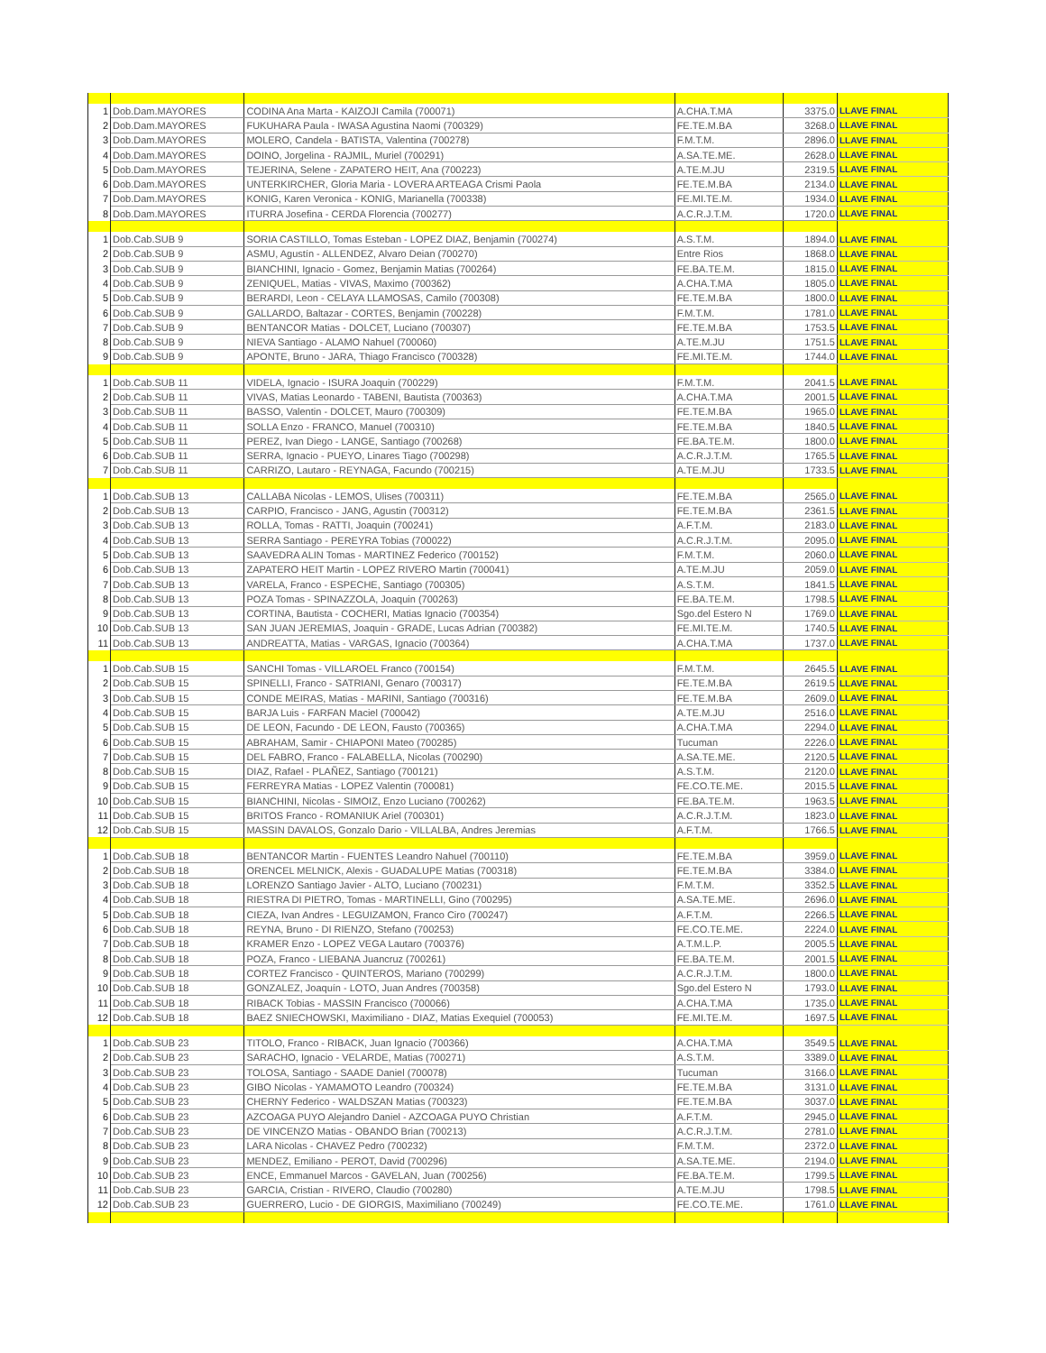| 1 | Dob.Dam.MAYORES | CODINA Ana Marta - KAIZOJI Camila (700071) | A.CHA.T.MA | 3375.0 | LLAVE FINAL |
| 2 | Dob.Dam.MAYORES | FUKUHARA Paula - IWASA Agustina Naomi (700329) | FE.TE.M.BA | 3268.0 | LLAVE FINAL |
| 3 | Dob.Dam.MAYORES | MOLERO, Candela - BATISTA, Valentina (700278) | F.M.T.M. | 2896.0 | LLAVE FINAL |
| 4 | Dob.Dam.MAYORES | DOINO, Jorgelina - RAJMIL, Muriel (700291) | A.SA.TE.ME. | 2628.0 | LLAVE FINAL |
| 5 | Dob.Dam.MAYORES | TEJERINA, Selene - ZAPATERO HEIT, Ana (700223) | A.TE.M.JU | 2319.5 | LLAVE FINAL |
| 6 | Dob.Dam.MAYORES | UNTERKIRCHER, Gloria Maria - LOVERA ARTEAGA Crismi Paola | FE.TE.M.BA | 2134.0 | LLAVE FINAL |
| 7 | Dob.Dam.MAYORES | KONIG, Karen Veronica - KONIG, Marianella (700338) | FE.MI.TE.M. | 1934.0 | LLAVE FINAL |
| 8 | Dob.Dam.MAYORES | ITURRA Josefina - CERDA Florencia (700277) | A.C.R.J.T.M. | 1720.0 | LLAVE FINAL |
| 1 | Dob.Cab.SUB 9 | SORIA CASTILLO, Tomas Esteban - LOPEZ DIAZ, Benjamin (700274) | A.S.T.M. | 1894.0 | LLAVE FINAL |
| 2 | Dob.Cab.SUB 9 | ASMU, Agustín - ALLENDEZ, Alvaro Deian (700270) | Entre Rios | 1868.0 | LLAVE FINAL |
| 3 | Dob.Cab.SUB 9 | BIANCHINI, Ignacio - Gomez, Benjamin Matias (700264) | FE.BA.TE.M. | 1815.0 | LLAVE FINAL |
| 4 | Dob.Cab.SUB 9 | ZENIQUEL, Matias - VIVAS, Maximo (700362) | A.CHA.T.MA | 1805.0 | LLAVE FINAL |
| 5 | Dob.Cab.SUB 9 | BERARDI, Leon - CELAYA LLAMOSAS, Camilo (700308) | FE.TE.M.BA | 1800.0 | LLAVE FINAL |
| 6 | Dob.Cab.SUB 9 | GALLARDO, Baltazar - CORTES, Benjamin (700228) | F.M.T.M. | 1781.0 | LLAVE FINAL |
| 7 | Dob.Cab.SUB 9 | BENTANCOR Matias - DOLCET, Luciano (700307) | FE.TE.M.BA | 1753.5 | LLAVE FINAL |
| 8 | Dob.Cab.SUB 9 | NIEVA Santiago - ALAMO Nahuel (700060) | A.TE.M.JU | 1751.5 | LLAVE FINAL |
| 9 | Dob.Cab.SUB 9 | APONTE, Bruno - JARA, Thiago Francisco (700328) | FE.MI.TE.M. | 1744.0 | LLAVE FINAL |
| 1 | Dob.Cab.SUB 11 | VIDELA, Ignacio - ISURA Joaquin (700229) | F.M.T.M. | 2041.5 | LLAVE FINAL |
| 2 | Dob.Cab.SUB 11 | VIVAS, Matias Leonardo - TABENI, Bautista (700363) | A.CHA.T.MA | 2001.5 | LLAVE FINAL |
| 3 | Dob.Cab.SUB 11 | BASSO, Valentin - DOLCET, Mauro (700309) | FE.TE.M.BA | 1965.0 | LLAVE FINAL |
| 4 | Dob.Cab.SUB 11 | SOLLA Enzo - FRANCO, Manuel (700310) | FE.TE.M.BA | 1840.5 | LLAVE FINAL |
| 5 | Dob.Cab.SUB 11 | PEREZ, Ivan Diego - LANGE, Santiago (700268) | FE.BA.TE.M. | 1800.0 | LLAVE FINAL |
| 6 | Dob.Cab.SUB 11 | SERRA, Ignacio - PUEYO, Linares Tiago (700298) | A.C.R.J.T.M. | 1765.5 | LLAVE FINAL |
| 7 | Dob.Cab.SUB 11 | CARRIZO, Lautaro - REYNAGA, Facundo (700215) | A.TE.M.JU | 1733.5 | LLAVE FINAL |
| 1 | Dob.Cab.SUB 13 | CALLABA Nicolas - LEMOS, Ulises (700311) | FE.TE.M.BA | 2565.0 | LLAVE FINAL |
| 2 | Dob.Cab.SUB 13 | CARPIO, Francisco - JANG, Agustin (700312) | FE.TE.M.BA | 2361.5 | LLAVE FINAL |
| 3 | Dob.Cab.SUB 13 | ROLLA, Tomas - RATTI, Joaquin (700241) | A.F.T.M. | 2183.0 | LLAVE FINAL |
| 4 | Dob.Cab.SUB 13 | SERRA Santiago - PEREYRA Tobias (700022) | A.C.R.J.T.M. | 2095.0 | LLAVE FINAL |
| 5 | Dob.Cab.SUB 13 | SAAVEDRA ALIN Tomas - MARTINEZ Federico (700152) | F.M.T.M. | 2060.0 | LLAVE FINAL |
| 6 | Dob.Cab.SUB 13 | ZAPATERO HEIT Martin - LOPEZ RIVERO Martin (700041) | A.TE.M.JU | 2059.0 | LLAVE FINAL |
| 7 | Dob.Cab.SUB 13 | VARELA, Franco - ESPECHE, Santiago (700305) | A.S.T.M. | 1841.5 | LLAVE FINAL |
| 8 | Dob.Cab.SUB 13 | POZA Tomas - SPINAZZOLA, Joaquin (700263) | FE.BA.TE.M. | 1798.5 | LLAVE FINAL |
| 9 | Dob.Cab.SUB 13 | CORTINA, Bautista - COCHERI, Matias Ignacio (700354) | Sgo.del Estero N | 1769.0 | LLAVE FINAL |
| 10 | Dob.Cab.SUB 13 | SAN JUAN JEREMIAS, Joaquin - GRADE, Lucas Adrian (700382) | FE.MI.TE.M. | 1740.5 | LLAVE FINAL |
| 11 | Dob.Cab.SUB 13 | ANDREATTA, Matias - VARGAS, Ignacio (700364) | A.CHA.T.MA | 1737.0 | LLAVE FINAL |
| 1 | Dob.Cab.SUB 15 | SANCHI Tomas - VILLAROEL Franco (700154) | F.M.T.M. | 2645.5 | LLAVE FINAL |
| 2 | Dob.Cab.SUB 15 | SPINELLI, Franco - SATRIANI, Genaro (700317) | FE.TE.M.BA | 2619.5 | LLAVE FINAL |
| 3 | Dob.Cab.SUB 15 | CONDE MEIRAS, Matias - MARINI, Santiago (700316) | FE.TE.M.BA | 2609.0 | LLAVE FINAL |
| 4 | Dob.Cab.SUB 15 | BARJA Luis - FARFAN Maciel (700042) | A.TE.M.JU | 2516.0 | LLAVE FINAL |
| 5 | Dob.Cab.SUB 15 | DE LEON, Facundo - DE LEON, Fausto (700365) | A.CHA.T.MA | 2294.0 | LLAVE FINAL |
| 6 | Dob.Cab.SUB 15 | ABRAHAM, Samir - CHIAPONI Mateo (700285) | Tucuman | 2226.0 | LLAVE FINAL |
| 7 | Dob.Cab.SUB 15 | DEL FABRO, Franco - FALABELLA, Nicolas (700290) | A.SA.TE.ME. | 2120.5 | LLAVE FINAL |
| 8 | Dob.Cab.SUB 15 | DIAZ, Rafael - PLAÑEZ, Santiago (700121) | A.S.T.M. | 2120.0 | LLAVE FINAL |
| 9 | Dob.Cab.SUB 15 | FERREYRA Matias - LOPEZ Valentin (700081) | FE.CO.TE.ME. | 2015.5 | LLAVE FINAL |
| 10 | Dob.Cab.SUB 15 | BIANCHINI, Nicolas - SIMOIZ, Enzo Luciano (700262) | FE.BA.TE.M. | 1963.5 | LLAVE FINAL |
| 11 | Dob.Cab.SUB 15 | BRITOS Franco - ROMANIUK Ariel (700301) | A.C.R.J.T.M. | 1823.0 | LLAVE FINAL |
| 12 | Dob.Cab.SUB 15 | MASSIN DAVALOS, Gonzalo Dario - VILLALBA, Andres Jeremias | A.F.T.M. | 1766.5 | LLAVE FINAL |
| 1 | Dob.Cab.SUB 18 | BENTANCOR Martin - FUENTES Leandro Nahuel (700110) | FE.TE.M.BA | 3959.0 | LLAVE FINAL |
| 2 | Dob.Cab.SUB 18 | ORENCEL MELNICK, Alexis - GUADALUPE Matias (700318) | FE.TE.M.BA | 3384.0 | LLAVE FINAL |
| 3 | Dob.Cab.SUB 18 | LORENZO Santiago Javier - ALTO, Luciano (700231) | F.M.T.M. | 3352.5 | LLAVE FINAL |
| 4 | Dob.Cab.SUB 18 | RIESTRA DI PIETRO, Tomas - MARTINELLI, Gino (700295) | A.SA.TE.ME. | 2696.0 | LLAVE FINAL |
| 5 | Dob.Cab.SUB 18 | CIEZA, Ivan Andres - LEGUIZAMON, Franco Ciro (700247) | A.F.T.M. | 2266.5 | LLAVE FINAL |
| 6 | Dob.Cab.SUB 18 | REYNA, Bruno - DI RIENZO, Stefano (700253) | FE.CO.TE.ME. | 2224.0 | LLAVE FINAL |
| 7 | Dob.Cab.SUB 18 | KRAMER Enzo - LOPEZ VEGA Lautaro (700376) | A.T.M.L.P. | 2005.5 | LLAVE FINAL |
| 8 | Dob.Cab.SUB 18 | POZA, Franco - LIEBANA Juancruz (700261) | FE.BA.TE.M. | 2001.5 | LLAVE FINAL |
| 9 | Dob.Cab.SUB 18 | CORTEZ Francisco - QUINTEROS, Mariano (700299) | A.C.R.J.T.M. | 1800.0 | LLAVE FINAL |
| 10 | Dob.Cab.SUB 18 | GONZALEZ, Joaquín - LOTO, Juan Andres (700358) | Sgo.del Estero N | 1793.0 | LLAVE FINAL |
| 11 | Dob.Cab.SUB 18 | RIBACK Tobias - MASSIN Francisco (700066) | A.CHA.T.MA | 1735.0 | LLAVE FINAL |
| 12 | Dob.Cab.SUB 18 | BAEZ SNIECHOWSKI, Maximiliano - DIAZ, Matias Exequiel (700053) | FE.MI.TE.M. | 1697.5 | LLAVE FINAL |
| 1 | Dob.Cab.SUB 23 | TITOLO, Franco - RIBACK, Juan Ignacio (700366) | A.CHA.T.MA | 3549.5 | LLAVE FINAL |
| 2 | Dob.Cab.SUB 23 | SARACHO, Ignacio - VELARDE, Matias (700271) | A.S.T.M. | 3389.0 | LLAVE FINAL |
| 3 | Dob.Cab.SUB 23 | TOLOSA, Santiago - SAADE Daniel (700078) | Tucuman | 3166.0 | LLAVE FINAL |
| 4 | Dob.Cab.SUB 23 | GIBO Nicolas - YAMAMOTO Leandro (700324) | FE.TE.M.BA | 3131.0 | LLAVE FINAL |
| 5 | Dob.Cab.SUB 23 | CHERNY Federico - WALDSZAN Matias (700323) | FE.TE.M.BA | 3037.0 | LLAVE FINAL |
| 6 | Dob.Cab.SUB 23 | AZCOAGA PUYO Alejandro Daniel - AZCOAGA PUYO Christian | A.F.T.M. | 2945.0 | LLAVE FINAL |
| 7 | Dob.Cab.SUB 23 | DE VINCENZO Matias - OBANDO Brian (700213) | A.C.R.J.T.M. | 2781.0 | LLAVE FINAL |
| 8 | Dob.Cab.SUB 23 | LARA Nicolas - CHAVEZ Pedro (700232) | F.M.T.M. | 2372.0 | LLAVE FINAL |
| 9 | Dob.Cab.SUB 23 | MENDEZ, Emiliano - PEROT, David (700296) | A.SA.TE.ME. | 2194.0 | LLAVE FINAL |
| 10 | Dob.Cab.SUB 23 | ENCE, Emmanuel Marcos - GAVELAN, Juan (700256) | FE.BA.TE.M. | 1799.5 | LLAVE FINAL |
| 11 | Dob.Cab.SUB 23 | GARCIA, Cristian - RIVERO, Claudio (700280) | A.TE.M.JU | 1798.5 | LLAVE FINAL |
| 12 | Dob.Cab.SUB 23 | GUERRERO, Lucio - DE GIORGIS, Maximiliano (700249) | FE.CO.TE.ME. | 1761.0 | LLAVE FINAL |